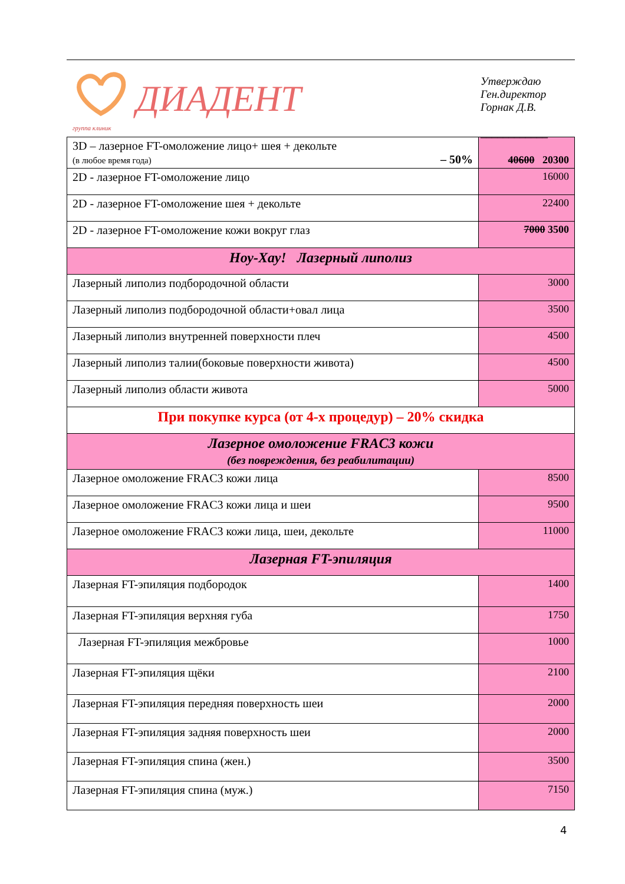группа клиник
ДИАДЕНТ
Утверждаю
Ген.директор
Горнак Д.В.
____________
| 3D – лазерное FT-омоложение лицо+ шея + декольте (в любое время года) – 50% | 40600 20300 |
| 2D - лазерное FT-омоложение лицо | 16000 |
| 2D - лазерное FT-омоложение шея + декольте | 22400 |
| 2D - лазерное FT-омоложение кожи вокруг глаз | 7000 3500 |
| Ноу-Хау! Лазерный липолиз | |
| Лазерный липолиз подбородочной области | 3000 |
| Лазерный липолиз подбородочной области+овал лица | 3500 |
| Лазерный липолиз внутренней поверхности плеч | 4500 |
| Лазерный липолиз талии(боковые поверхности живота) | 4500 |
| Лазерный липолиз области живота | 5000 |
| При покупке курса (от 4-х процедур) – 20% скидка | |
| Лазерное омоложение FRAC3 кожи (без повреждения, без реабилитации) | |
| Лазерное омоложение FRAC3 кожи лица | 8500 |
| Лазерное омоложение FRAC3 кожи лица и шеи | 9500 |
| Лазерное омоложение FRAC3 кожи лица, шеи, декольте | 11000 |
| Лазерная FT-эпиляция | |
| Лазерная FT-эпиляция подбородок | 1400 |
| Лазерная FT-эпиляция верхняя губа | 1750 |
| Лазерная FT-эпиляция межбровье | 1000 |
| Лазерная FT-эпиляция щёки | 2100 |
| Лазерная FT-эпиляция передняя поверхность шеи | 2000 |
| Лазерная FT-эпиляция задняя поверхность шеи | 2000 |
| Лазерная FT-эпиляция спина (жен.) | 3500 |
| Лазерная FT-эпиляция спина (муж.) | 7150 |
4